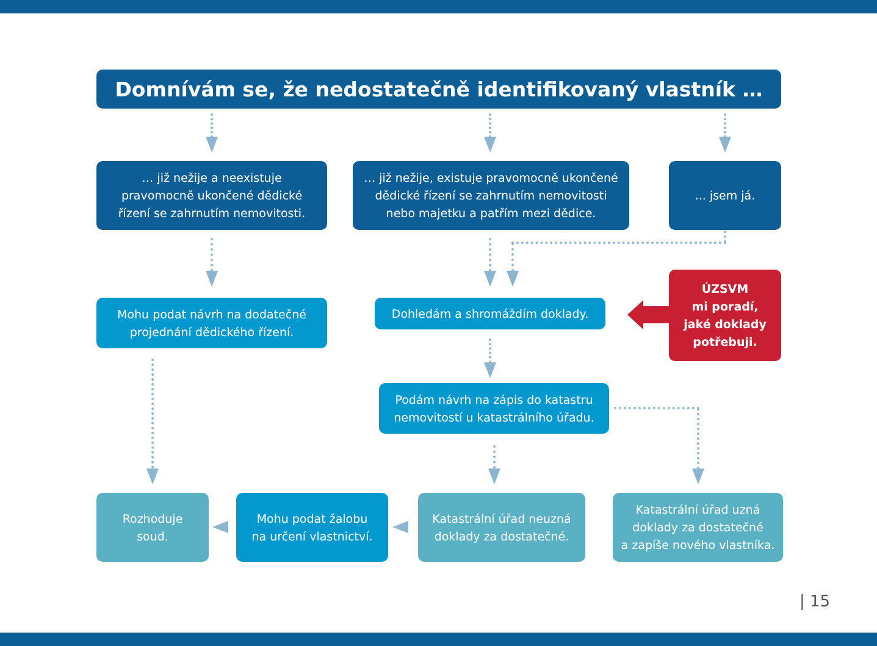Domnívám se, že nedostatečně identifikovaný vlastník …
… již nežije a neexistuje
pravomocně ukončené dědické
řízení se zahrnutím nemovitosti.
… již nežije, existuje pravomocně ukončené
dědické řízení se zahrnutím nemovitosti
nebo majetku a patřím mezi dědice.
... jsem já.
Mohu podat návrh na dodatečné
projednání dědického řízení.
Dohledám a shromáždím doklady.
ÚZSVM
mi poradí,
jaké doklady
potřebuji.
Podám návrh na zápis do katastru
nemovitostí u katastrálního úřadu.
Rozhoduje
soud.
Mohu podat žalobu
na určení vlastnictví.
Katastrální úřad neuzná
doklady za dostatečné.
Katastrální úřad uzná
doklady za dostatečné
a zapíše nového vlastníka.
| 15